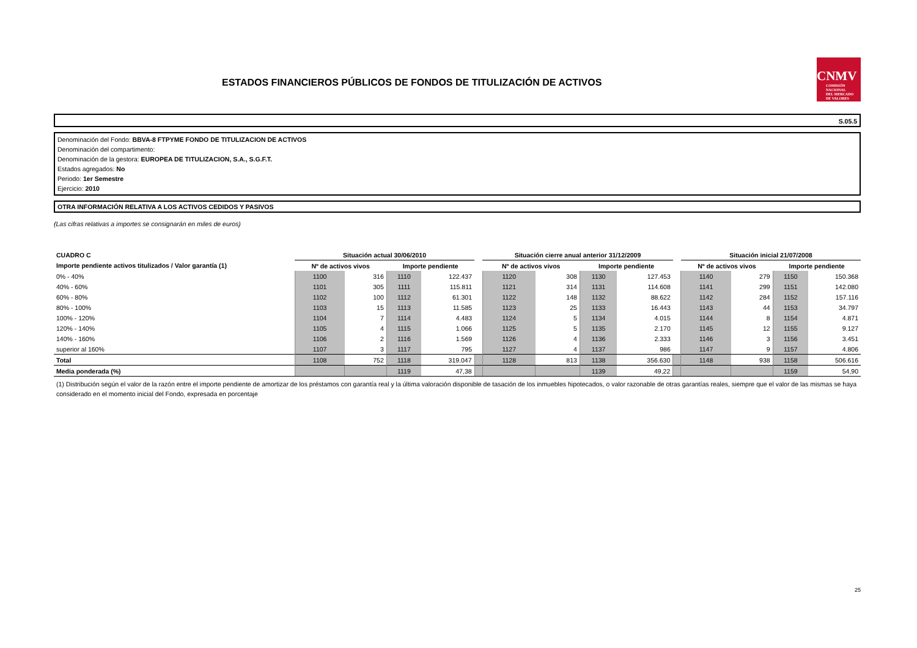ESTADOS FINANCIEROS PÚBLICOS DE FONDOS DE TITULIZACIÓN DE ACTIVOS
CNMV
COMISIÓN
NACIONAL
DEL MERCADO
DE VALORES
S.05.5
Denominación del Fondo: BBVA-8 FTPYME FONDO DE TITULIZACION DE ACTIVOS
Denominación del compartimento:
Denominación de la gestora: EUROPEA DE TITULIZACION, S.A., S.G.F.T.
Estados agregados: No
Periodo: 1er Semestre
Ejercicio: 2010
OTRA INFORMACIÓN RELATIVA A LOS ACTIVOS CEDIDOS Y PASIVOS
(Las cifras relativas a importes se consignarán en miles de euros)
| CUADRO C | Situación actual 30/06/2010 | | | | | Situación cierre anual anterior 31/12/2009 | | | | | Situación inicial 21/07/2008 | | | |
| --- | --- | --- | --- | --- | --- | --- | --- | --- | --- | --- | --- | --- | --- | --- |
| Importe pendiente activos titulizados / Valor garantía (1) | Nº de activos vivos | | Importe pendiente | | | Nº de activos vivos | | Importe pendiente | | | Nº de activos vivos | | Importe pendiente | |
| 0% - 40% | 1100 | 316 | 1110 | 122.437 | | 1120 | 308 | 1130 | 127.453 | | 1140 | 279 | 1150 | 150.368 |
| 40% - 60% | 1101 | 305 | 1111 | 115.811 | | 1121 | 314 | 1131 | 114.608 | | 1141 | 299 | 1151 | 142.080 |
| 60% - 80% | 1102 | 100 | 1112 | 61.301 | | 1122 | 148 | 1132 | 88.622 | | 1142 | 284 | 1152 | 157.116 |
| 80% - 100% | 1103 | 15 | 1113 | 11.585 | | 1123 | 25 | 1133 | 16.443 | | 1143 | 44 | 1153 | 34.797 |
| 100% - 120% | 1104 | 7 | 1114 | 4.483 | | 1124 | 5 | 1134 | 4.015 | | 1144 | 8 | 1154 | 4.871 |
| 120% - 140% | 1105 | 4 | 1115 | 1.066 | | 1125 | 5 | 1135 | 2.170 | | 1145 | 12 | 1155 | 9.127 |
| 140% - 160% | 1106 | 2 | 1116 | 1.569 | | 1126 | 4 | 1136 | 2.333 | | 1146 | 3 | 1156 | 3.451 |
| superior al 160% | 1107 | 3 | 1117 | 795 | | 1127 | 4 | 1137 | 986 | | 1147 | 9 | 1157 | 4.806 |
| Total | 1108 | 752 | 1118 | 319.047 | | 1128 | 813 | 1138 | 356.630 | | 1148 | 938 | 1158 | 506.616 |
| Media ponderada (%) | | | 1119 | 47,38 | | | | 1139 | 49,22 | | | | 1159 | 54,90 |
(1) Distribución según el valor de la razón entre el importe pendiente de amortizar de los préstamos con garantía real y la última valoración disponible de tasación de los inmuebles hipotecados, o valor razonable de otras garantías reales, siempre que el valor de las mismas se haya considerado en el momento inicial del Fondo, expresada en porcentaje
25